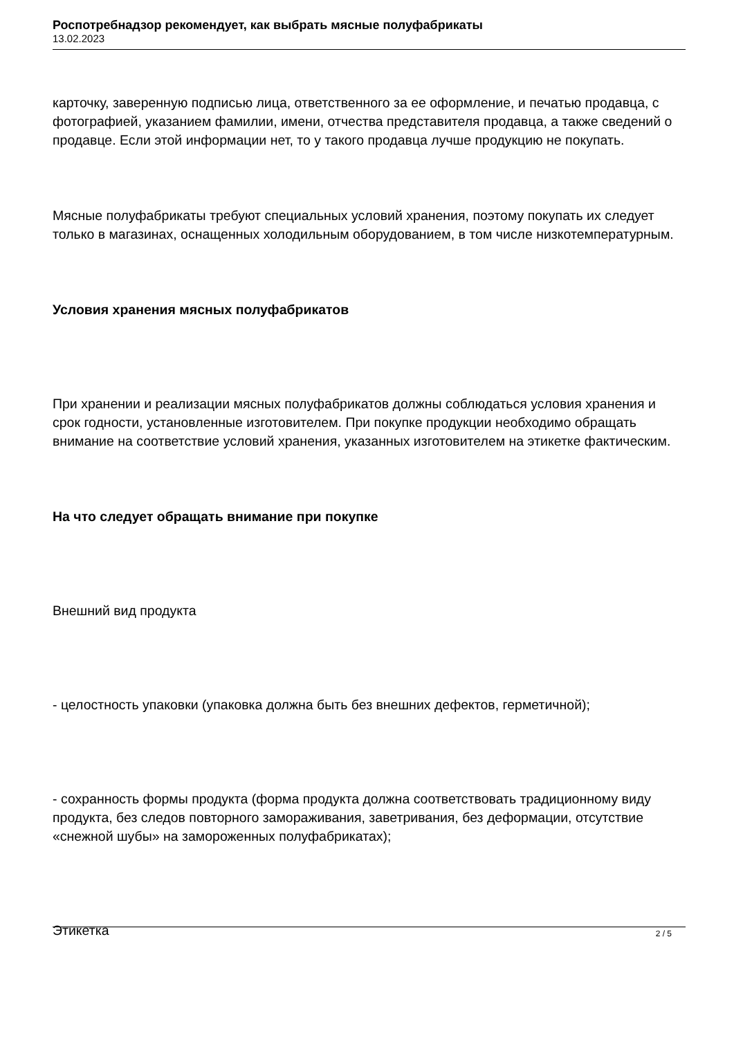Роспотребнадзор рекомендует, как выбрать мясные полуфабрикаты
13.02.2023
карточку, заверенную подписью лица, ответственного за ее оформление, и печатью продавца, с фотографией, указанием фамилии, имени, отчества представителя продавца, а также сведений о продавце. Если этой информации нет, то у такого продавца лучше продукцию не покупать.
Мясные полуфабрикаты требуют специальных условий хранения, поэтому покупать их следует только в магазинах, оснащенных холодильным оборудованием, в том числе низкотемпературным.
Условия хранения мясных полуфабрикатов
При хранении и реализации мясных полуфабрикатов должны соблюдаться условия хранения и срок годности, установленные изготовителем. При покупке продукции необходимо обращать внимание на соответствие условий хранения, указанных изготовителем на этикетке фактическим.
На что следует обращать внимание при покупке
Внешний вид продукта
- целостность упаковки (упаковка должна быть без внешних дефектов, герметичной);
- сохранность формы продукта (форма продукта должна соответствовать традиционному виду продукта, без следов повторного замораживания, заветривания, без деформации, отсутствие «снежной шубы» на замороженных полуфабрикатах);
Этикетка
2 / 5